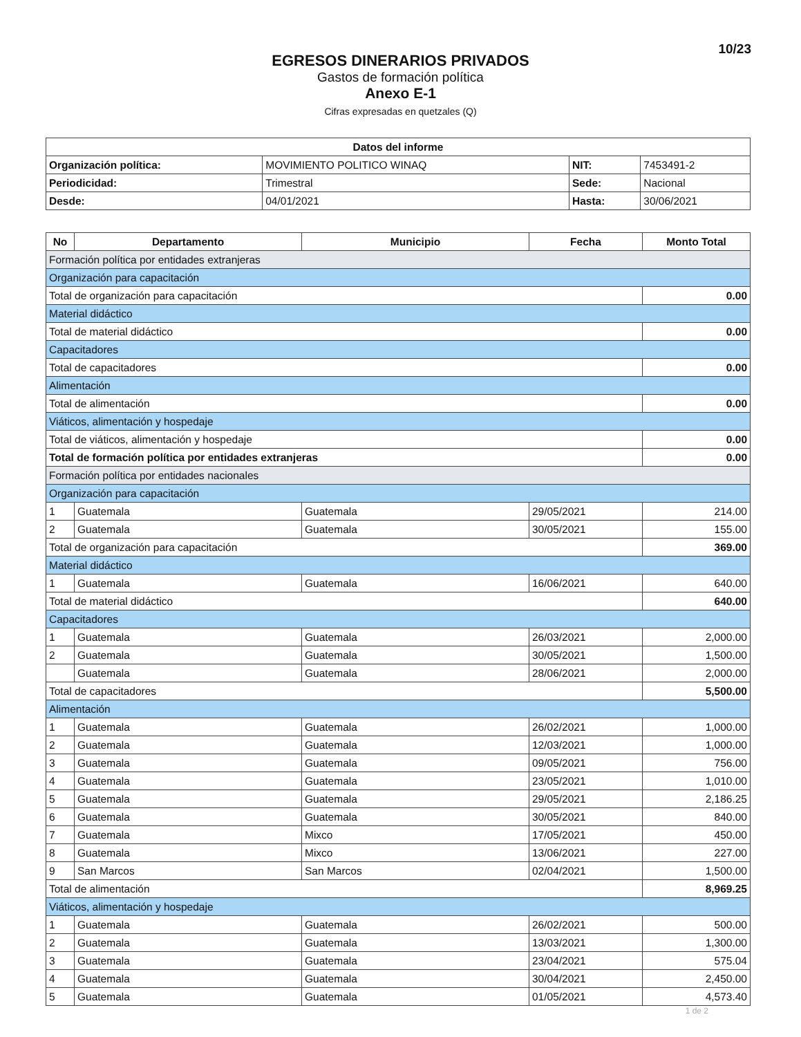10/23
EGRESOS DINERARIOS PRIVADOS
Gastos de formación política
Anexo E-1
Cifras expresadas en quetzales (Q)
| Datos del informe | | | |
| --- | --- | --- | --- |
| Organización política: | MOVIMIENTO POLITICO WINAQ | NIT: | 7453491-2 |
| Periodicidad: | Trimestral | Sede: | Nacional |
| Desde: | 04/01/2021 | Hasta: | 30/06/2021 |
| No | Departamento | Municipio | Fecha | Monto Total |
| --- | --- | --- | --- | --- |
| Formación política por entidades extranjeras | | | | |
| Organización para capacitación | | | | |
| Total de organización para capacitación | | | | 0.00 |
| Material didáctico | | | | |
| Total de material didáctico | | | | 0.00 |
| Capacitadores | | | | |
| Total de capacitadores | | | | 0.00 |
| Alimentación | | | | |
| Total de alimentación | | | | 0.00 |
| Viáticos, alimentación y hospedaje | | | | |
| Total de viáticos, alimentación y hospedaje | | | | 0.00 |
| Total de formación política por entidades extranjeras | | | | 0.00 |
| Formación política por entidades nacionales | | | | |
| Organización para capacitación | | | | |
| 1 | Guatemala | Guatemala | 29/05/2021 | 214.00 |
| 2 | Guatemala | Guatemala | 30/05/2021 | 155.00 |
| Total de organización para capacitación | | | | 369.00 |
| Material didáctico | | | | |
| 1 | Guatemala | Guatemala | 16/06/2021 | 640.00 |
| Total de material didáctico | | | | 640.00 |
| Capacitadores | | | | |
| 1 | Guatemala | Guatemala | 26/03/2021 | 2,000.00 |
| 2 | Guatemala | Guatemala | 30/05/2021 | 1,500.00 |
| | Guatemala | Guatemala | 28/06/2021 | 2,000.00 |
| Total de capacitadores | | | | 5,500.00 |
| Alimentación | | | | |
| 1 | Guatemala | Guatemala | 26/02/2021 | 1,000.00 |
| 2 | Guatemala | Guatemala | 12/03/2021 | 1,000.00 |
| 3 | Guatemala | Guatemala | 09/05/2021 | 756.00 |
| 4 | Guatemala | Guatemala | 23/05/2021 | 1,010.00 |
| 5 | Guatemala | Guatemala | 29/05/2021 | 2,186.25 |
| 6 | Guatemala | Guatemala | 30/05/2021 | 840.00 |
| 7 | Guatemala | Mixco | 17/05/2021 | 450.00 |
| 8 | Guatemala | Mixco | 13/06/2021 | 227.00 |
| 9 | San Marcos | San Marcos | 02/04/2021 | 1,500.00 |
| Total de alimentación | | | | 8,969.25 |
| Viáticos, alimentación y hospedaje | | | | |
| 1 | Guatemala | Guatemala | 26/02/2021 | 500.00 |
| 2 | Guatemala | Guatemala | 13/03/2021 | 1,300.00 |
| 3 | Guatemala | Guatemala | 23/04/2021 | 575.04 |
| 4 | Guatemala | Guatemala | 30/04/2021 | 2,450.00 |
| 5 | Guatemala | Guatemala | 01/05/2021 | 4,573.40 |
1 de 2